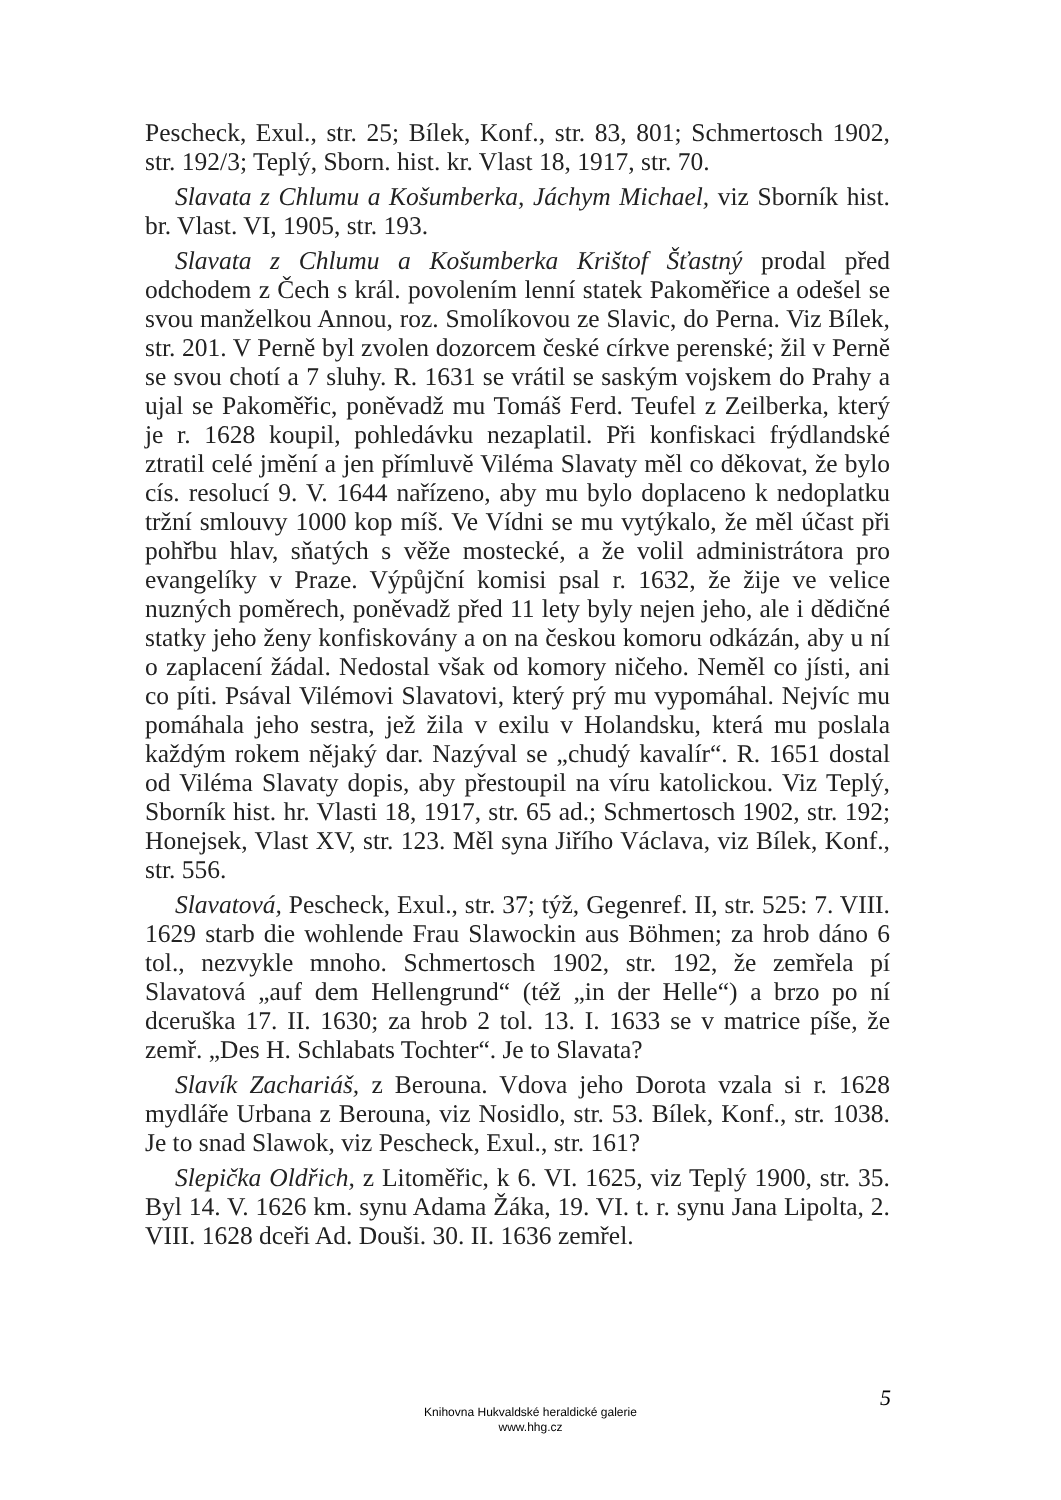Pescheck, Exul., str. 25; Bílek, Konf., str. 83, 801; Schmertosch 1902, str. 192/3; Teplý, Sborn. hist. kr. Vlast 18, 1917, str. 70.
Slavata z Chlumu a Košumberka, Jáchym Michael, viz Sborník hist. br. Vlast. VI, 1905, str. 193.
Slavata z Chlumu a Košumberka Krištof Šťastný prodal před odchodem z Čech s král. povolením lenní statek Pakoměřice a odešel se svou manželkou Annou, roz. Smolíkovou ze Slavic, do Perna. Viz Bílek, str. 201. V Perně byl zvolen dozorcem české církve perenské; žil v Perně se svou chotí a 7 sluhy. R. 1631 se vrátil se saským vojskem do Prahy a ujal se Pakoměřic, poněvadž mu Tomáš Ferd. Teufel z Zeilberka, který je r. 1628 koupil, pohledávku nezaplatil. Při konfiskaci frýdlandské ztratil celé jmění a jen přímluvě Viléma Slavaty měl co děkovat, že bylo cís. resolucí 9. V. 1644 nařízeno, aby mu bylo doplaceno k nedoplatku tržní smlouvy 1000 kop míš. Ve Vídni se mu vytýkalo, že měl účast při pohřbu hlav, sňatých s věže mostecké, a že volil administrátora pro evangelíky v Praze. Výpůjční komisi psal r. 1632, že žije ve velice nuzných poměrech, poněvadž před 11 lety byly nejen jeho, ale i dědičné statky jeho ženy konfiskovány a on na českou komoru odkázán, aby u ní o zaplacení žádal. Nedostal však od komory ničeho. Neměl co jísti, ani co píti. Psával Vilémovi Slavatovi, který prý mu vypomáhal. Nejvíc mu pomáhala jeho sestra, jež žila v exilu v Holandsku, která mu poslala každým rokem nějaký dar. Nazýval se „chudý kavalír“. R. 1651 dostal od Viléma Slavaty dopis, aby přestoupil na víru katolickou. Viz Teplý, Sborník hist. hr. Vlasti 18, 1917, str. 65 ad.; Schmertosch 1902, str. 192; Honejsek, Vlast XV, str. 123. Měl syna Jiřího Václava, viz Bílek, Konf., str. 556.
Slavatová, Pescheck, Exul., str. 37; týž, Gegenref. II, str. 525: 7. VIII. 1629 starb die wohlende Frau Slawockin aus Böhmen; za hrob dáno 6 tol., nezvykle mnoho. Schmertosch 1902, str. 192, že zemřela pí Slavatová „auf dem Hellengrund“ (též „in der Helle“) a brzo po ní dceruška 17. II. 1630; za hrob 2 tol. 13. I. 1633 se v matrice píše, že zemř. „Des H. Schlabats Tochter“. Je to Slavata?
Slavík Zachariáš, z Berouna. Vdova jeho Dorota vzala si r. 1628 mydláře Urbana z Berouna, viz Nosidlo, str. 53. Bílek, Konf., str. 1038. Je to snad Slawok, viz Pescheck, Exul., str. 161?
Slepička Oldřich, z Litoměřic, k 6. VI. 1625, viz Teplý 1900, str. 35. Byl 14. V. 1626 km. synu Adama Žáka, 19. VI. t. r. synu Jana Lipolta, 2. VIII. 1628 dceři Ad. Douši. 30. II. 1636 zemřel.
5
Knihovna Hukvaldské heraldické galerie
www.hhg.cz